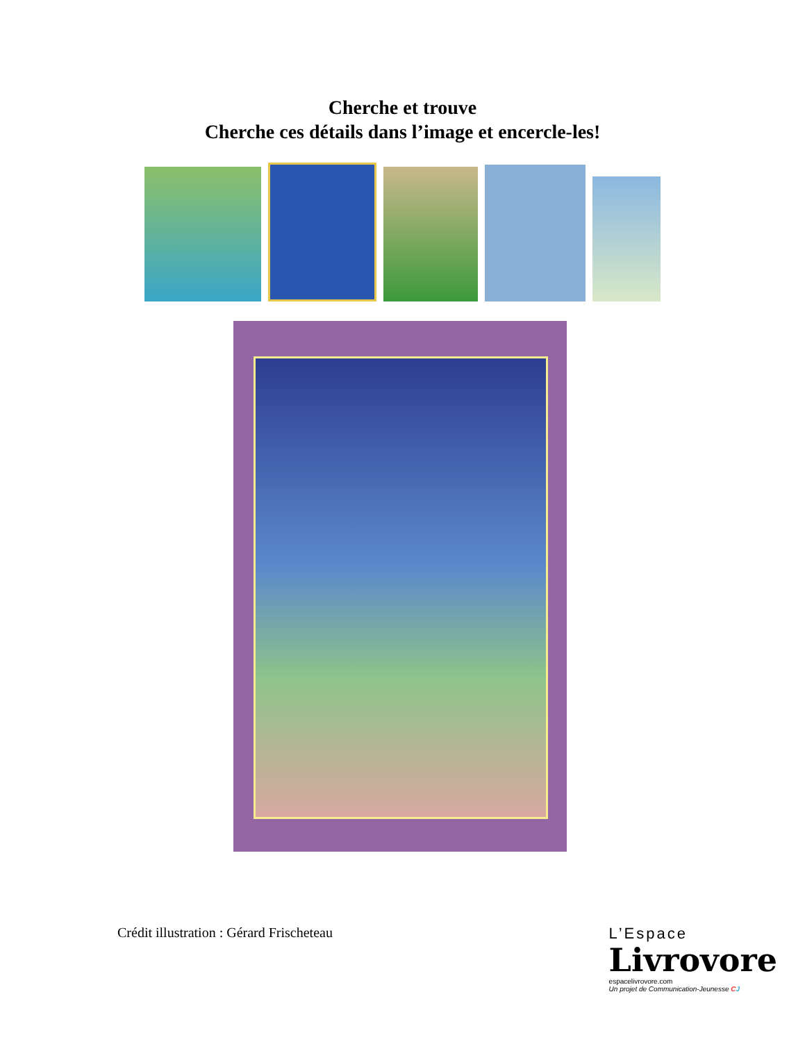Cherche et trouve
Cherche ces détails dans l’image et encercle-les!
Crédit illustration : Gérard Frischeteau
L’Espace
Livrovore
espacelivrovore.com
Un projet de Communication-Jeunesse CJ